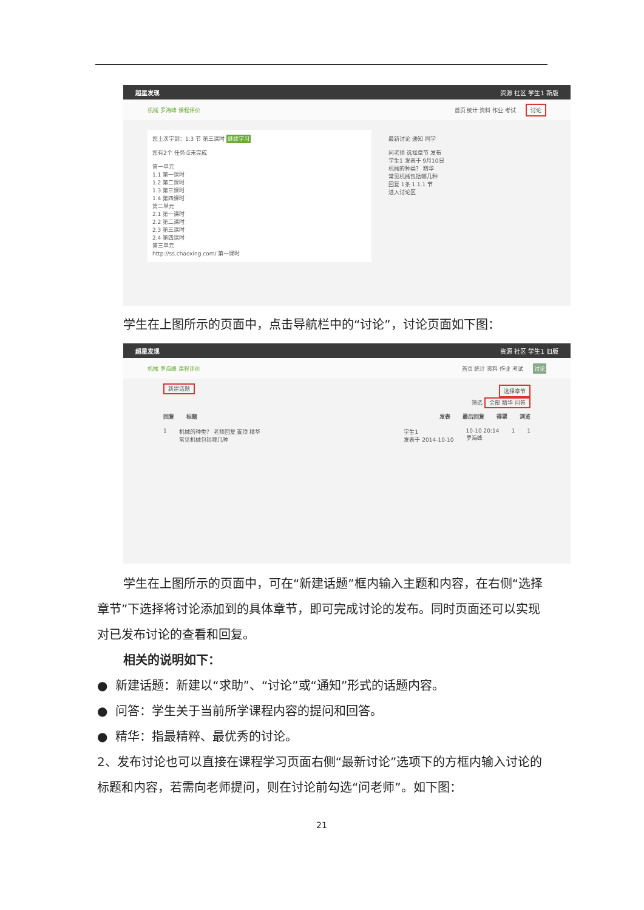超星发现 资源 社区 学生1 新版
机械 罗海峰 课程评价 首页 统计 资料 作业 考试 讨论
您上次学到：1.3 节 第三课时 继续学习
您有2个 任务点未完成
第一单元
1.1 第一课时
1.2 第二课时
1.3 第三课时
1.4 第四课时
第二单元
2.1 第一课时
2.2 第二课时
2.3 第三课时
2.4 第四课时
第三单元
http://ss.chaoxing.com/ 第一课时
最新讨论 通知 同学
问老师 选择章节 发布
学生1 发表于 9月10日
机械的种类？ 精华
常见机械包括哪几种
回复 1条 1 1.1 节
进入讨论区
学生在上图所示的页面中，点击导航栏中的“讨论”，讨论页面如下图：
超星发现 资源 社区 学生1 旧版
机械 罗海峰 课程评价 首页 统计 资料 作业 考试 讨论
新建话题 选择章节
筛选 全部 精华 问答
回复 标题 发表 最后回复 得票 浏览
1 机械的种类？ 老师回复 置顶 精华
常见机械包括哪几种 学生1
发表于 2014-10-10 10-10 20:14
罗海峰 1 1
学生在上图所示的页面中，可在“新建话题”框内输入主题和内容，在右侧“选择章节”下选择将讨论添加到的具体章节，即可完成讨论的发布。同时页面还可以实现对已发布讨论的查看和回复。
相关的说明如下：
● 新建话题：新建以“求助”、“讨论”或“通知”形式的话题内容。
● 问答：学生关于当前所学课程内容的提问和回答。
● 精华：指最精粹、最优秀的讨论。
2、发布讨论也可以直接在课程学习页面右侧“最新讨论”选项下的方框内输入讨论的标题和内容，若需向老师提问，则在讨论前勾选“问老师”。如下图：
21